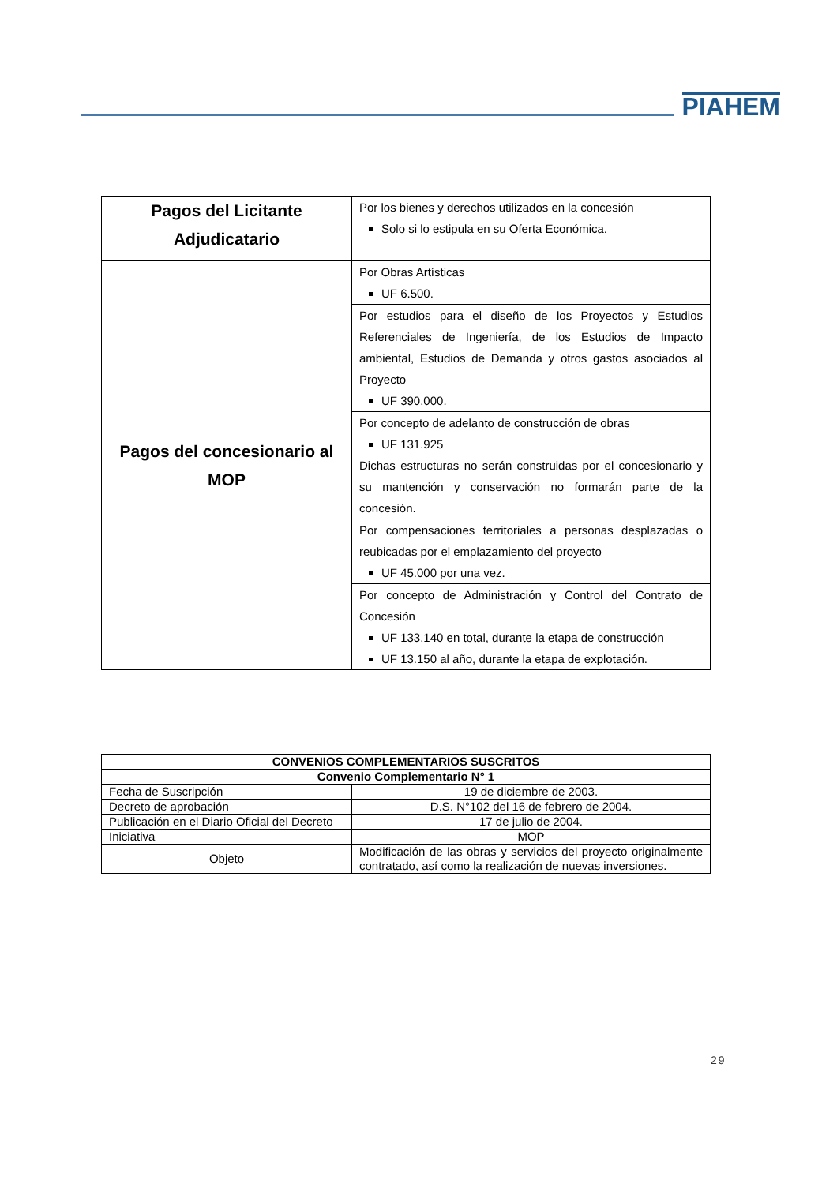PIAHEM
| Pagos del Licitante Adjudicatario | Por los bienes y derechos utilizados en la concesión Solo si lo estipula en su Oferta Económica. |
| Pagos del concesionario al MOP | Por Obras Artísticas UF 6.500. |
| | Por estudios para el diseño de los Proyectos y Estudios Referenciales de Ingeniería, de los Estudios de Impacto ambiental, Estudios de Demanda y otros gastos asociados al Proyecto UF 390.000. |
| | Por concepto de adelanto de construcción de obras UF 131.925 Dichas estructuras no serán construidas por el concesionario y su mantención y conservación no formarán parte de la concesión. |
| | Por compensaciones territoriales a personas desplazadas o reubicadas por el emplazamiento del proyecto UF 45.000 por una vez. |
| | Por concepto de Administración y Control del Contrato de Concesión UF 133.140 en total, durante la etapa de construcción UF 13.150 al año, durante la etapa de explotación. |
| CONVENIOS COMPLEMENTARIOS SUSCRITOS | |
| Convenio Complementario N° 1 | |
| Fecha de Suscripción | 19 de diciembre de 2003. |
| Decreto de aprobación | D.S. N°102 del 16 de febrero de 2004. |
| Publicación en el Diario Oficial del Decreto | 17 de julio de 2004. |
| Iniciativa | MOP |
| Objeto | Modificación de las obras y servicios del proyecto originalmente contratado, así como la realización de nuevas inversiones. |
29